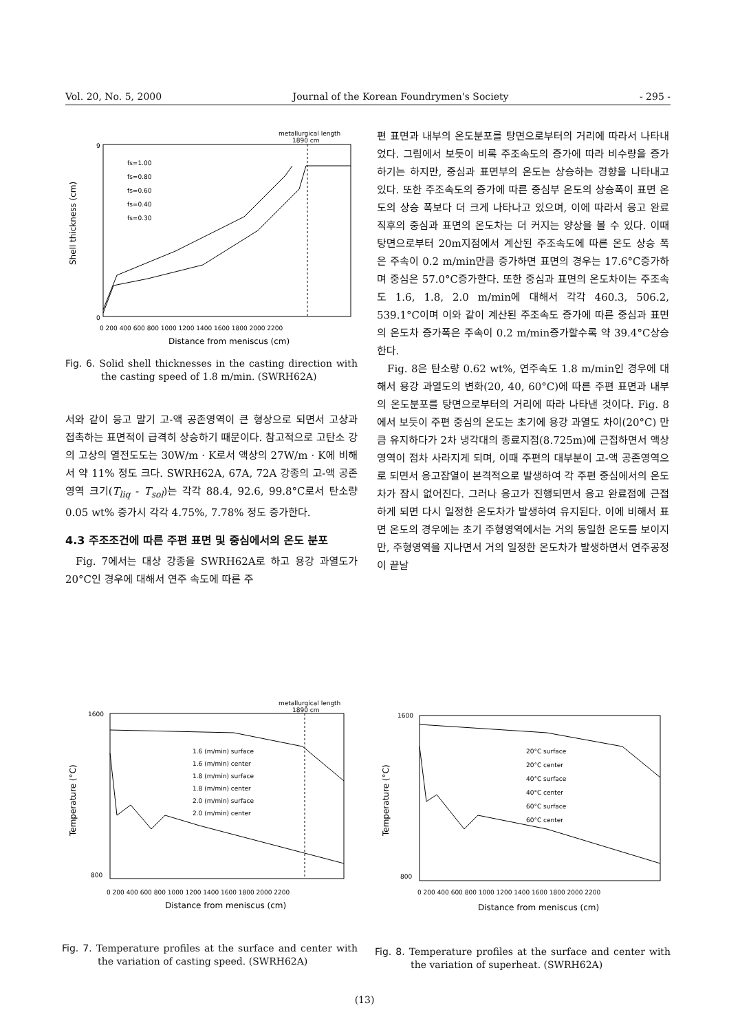Vol. 20, No. 5, 2000 Journal of the Korean Foundrymen's Society - 295 -
metallurgical length
1890 cm
fs=1.00
fs=0.80
fs=0.60
fs=0.40
fs=0.30
9
0
0 200 400 600 800 1000 1200 1400 1600 1800 2000 2200
Distance from meniscus (cm)
Shell thickness (cm)
Fig. 6. Solid shell thicknesses in the casting direction with the casting speed of 1.8 m/min. (SWRH62A)
서와 같이 응고 말기 고-액 공존영역이 큰 형상으로 되면서 고상과 접촉하는 표면적이 급격히 상승하기 때문이다. 참고적으로 고탄소 강의 고상의 열전도도는 30W/m · K로서 액상의 27W/m · K에 비해서 약 11% 정도 크다. SWRH62A, 67A, 72A 강종의 고-액 공존 영역 크기(T<sub>liq</sub> - T<sub>sol</sub>)는 각각 88.4, 92.6, 99.8°C로서 탄소량 0.05 wt% 증가시 각각 4.75%, 7.78% 정도 증가한다.
4.3 주조조건에 따른 주편 표면 및 중심에서의 온도 분포
Fig. 7에서는 대상 강종을 SWRH62A로 하고 용강 과열도가 20°C인 경우에 대해서 연주 속도에 따른 주
편 표면과 내부의 온도분포를 탕면으로부터의 거리에 따라서 나타내었다. 그림에서 보듯이 비록 주조속도의 증가에 따라 비수량을 증가하기는 하지만, 중심과 표면부의 온도는 상승하는 경향을 나타내고 있다. 또한 주조속도의 증가에 따른 중심부 온도의 상승폭이 표면 온도의 상승 폭보다 더 크게 나타나고 있으며, 이에 따라서 응고 완료직후의 중심과 표면의 온도차는 더 커지는 양상을 볼 수 있다. 이때 탕면으로부터 20m지점에서 계산된 주조속도에 따른 온도 상승 폭은 주속이 0.2 m/min만큼 증가하면 표면의 경우는 17.6°C증가하며 중심은 57.0°C증가한다. 또한 중심과 표면의 온도차이는 주조속도 1.6, 1.8, 2.0 m/min에 대해서 각각 460.3, 506.2, 539.1°C이며 이와 같이 계산된 주조속도 증가에 따른 중심과 표면의 온도차 증가폭은 주속이 0.2 m/min증가할수록 약 39.4°C상승한다.
Fig. 8은 탄소량 0.62 wt%, 연주속도 1.8 m/min인 경우에 대해서 용강 과열도의 변화(20, 40, 60°C)에 따른 주편 표면과 내부의 온도분포를 탕면으로부터의 거리에 따라 나타낸 것이다. Fig. 8에서 보듯이 주편 중심의 온도는 초기에 용강 과열도 차이(20°C) 만큼 유지하다가 2차 냉각대의 종료지점(8.725m)에 근접하면서 액상영역이 점차 사라지게 되며, 이때 주편의 대부분이 고-액 공존영역으로 되면서 응고잠열이 본격적으로 발생하여 각 주편 중심에서의 온도차가 잠시 없어진다. 그러나 응고가 진행되면서 응고 완료점에 근접하게 되면 다시 일정한 온도차가 발생하여 유지된다. 이에 비해서 표면 온도의 경우에는 초기 주형영역에서는 거의 동일한 온도를 보이지만, 주형영역을 지나면서 거의 일정한 온도차가 발생하면서 연주공정이 끝날
metallurgical length
1890 cm
1.6 (m/min) surface
1.6 (m/min) center
1.8 (m/min) surface
1.8 (m/min) center
2.0 (m/min) surface
2.0 (m/min) center
1600
800
0 200 400 600 800 1000 1200 1400 1600 1800 2000 2200
Distance from meniscus (cm)
Temperature (°C)
Fig. 7. Temperature profiles at the surface and center with the variation of casting speed. (SWRH62A)
20°C surface
20°C center
40°C surface
40°C center
60°C surface
60°C center
1600
800
0 200 400 600 800 1000 1200 1400 1600 1800 2000 2200
Distance from meniscus (cm)
Temperature (°C)
Fig. 8. Temperature profiles at the surface and center with the variation of superheat. (SWRH62A)
(13)